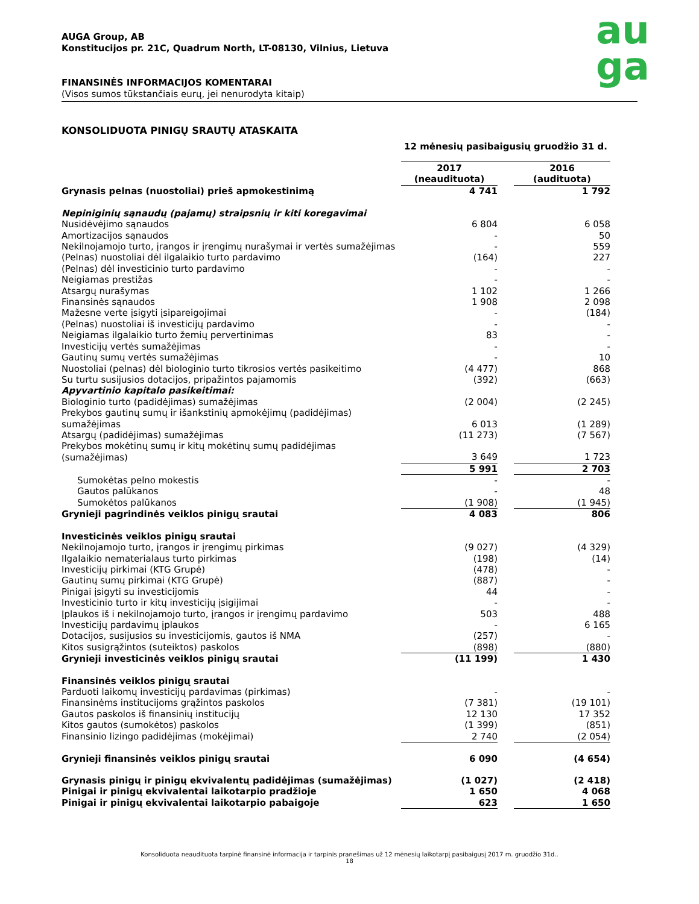au
ga
AUGA Group, AB
Konstitucijos pr. 21C, Quadrum North, LT-08130, Vilnius, Lietuva
FINANSINĖS INFORMACIJOS KOMENTARAI
(Visos sumos tūkstančiais eurų, jei nenurodyta kitaip)
KONSOLIDUOTA PINIGŲ SRAUTŲ ATASKAITA
| | 12 mėnesių pasibaigusių gruodžio 31 d. | | |
| | 2017 (neaudituota) | | 2016 (audituota) |
| Grynasis pelnas (nuostoliai) prieš apmokestinimą | 4 741 | | 1 792 |
| Nepiniginių sąnaudų (pajamų) straipsnių ir kiti koregavimai | | | |
| Nusidėvėjimo sąnaudos | 6 804 | | 6 058 |
| Amortizacijos sąnaudos | - | | 50 |
| Nekilnojamojo turto, įrangos ir įrengimų nurašymai ir vertės sumažėjimas | - | | 559 |
| (Pelnas) nuostoliai dėl ilgalaikio turto pardavimo | (164) | | 227 |
| (Pelnas) dėl investicinio turto pardavimo | - | | - |
| Neigiamas prestižas | - | | - |
| Atsargų nurašymas | 1 102 | | 1 266 |
| Finansinės sąnaudos | 1 908 | | 2 098 |
| Mažesne verte įsigyti įsipareigojimai | - | | (184) |
| (Pelnas) nuostoliai iš investicijų pardavimo | - | | - |
| Neigiamas ilgalaikio turto žemių pervertinimas | 83 | | - |
| Investicijų vertės sumažėjimas | - | | - |
| Gautinų sumų vertės sumažėjimas | - | | 10 |
| Nuostoliai (pelnas) dėl biologinio turto tikrosios vertės pasikeitimo | (4 477) | | 868 |
| Su turtu susijusios dotacijos, pripažintos pajamomis | (392) | | (663) |
| Apyvartinio kapitalo pasikeitimai: | | | |
| Biologinio turto (padidėjimas) sumažėjimas | (2 004) | | (2 245) |
| Prekybos gautinų sumų ir išankstinių apmokėjimų (padidėjimas) sumažėjimas | 6 013 | | (1 289) |
| Atsargų (padidėjimas) sumažėjimas | (11 273) | | (7 567) |
| Prekybos mokėtinų sumų ir kitų mokėtinų sumų padidėjimas (sumažėjimas) | 3 649 | | 1 723 |
| | 5 991 | | 2 703 |
| Sumokėtas pelno mokestis | - | | - |
| Gautos palūkanos | - | | 48 |
| Sumokėtos palūkanos | (1 908) | | (1 945) |
| Grynieji pagrindinės veiklos pinigų srautai | 4 083 | | 806 |
| Investicinės veiklos pinigų srautai | | | |
| Nekilnojamojo turto, įrangos ir įrengimų pirkimas | (9 027) | | (4 329) |
| Ilgalaikio nematerialaus turto pirkimas | (198) | | (14) |
| Investicijų pirkimai (KTG Grupė) | (478) | | - |
| Gautinų sumų pirkimai (KTG Grupė) | (887) | | - |
| Pinigai įsigyti su investicijomis | 44 | | - |
| Investicinio turto ir kitų investicijų įsigijimai | - | | - |
| Įplaukos iš i nekilnojamojo turto, įrangos ir įrengimų pardavimo | 503 | | 488 |
| Investicijų pardavimų įplaukos | - | | 6 165 |
| Dotacijos, susijusios su investicijomis, gautos iš NMA | (257) | | - |
| Kitos susigrąžintos (suteiktos) paskolos | (898) | | (880) |
| Grynieji investicinės veiklos pinigų srautai | (11 199) | | 1 430 |
| Finansinės veiklos pinigų srautai | | | |
| Parduoti laikomų investicijų pardavimas (pirkimas) | - | | - |
| Finansinėms institucijoms grąžintos paskolos | (7 381) | | (19 101) |
| Gautos paskolos iš finansinių institucijų | 12 130 | | 17 352 |
| Kitos gautos (sumokėtos) paskolos | (1 399) | | (851) |
| Finansinio lizingo padidėjimas (mokėjimai) | 2 740 | | (2 054) |
| Grynieji finansinės veiklos pinigų srautai | 6 090 | | (4 654) |
| Grynasis pinigų ir pinigų ekvivalentų padidėjimas (sumažėjimas) | (1 027) | | (2 418) |
| Pinigai ir pinigų ekvivalentai laikotarpio pradžioje | 1 650 | | 4 068 |
| Pinigai ir pinigų ekvivalentai laikotarpio pabaigoje | 623 | | 1 650 |
Konsoliduota neaudituota tarpinė finansinė informacija ir tarpinis pranešimas už 12 mėnesių laikotarpį pasibaigusį 2017 m. gruodžio 31d..
18